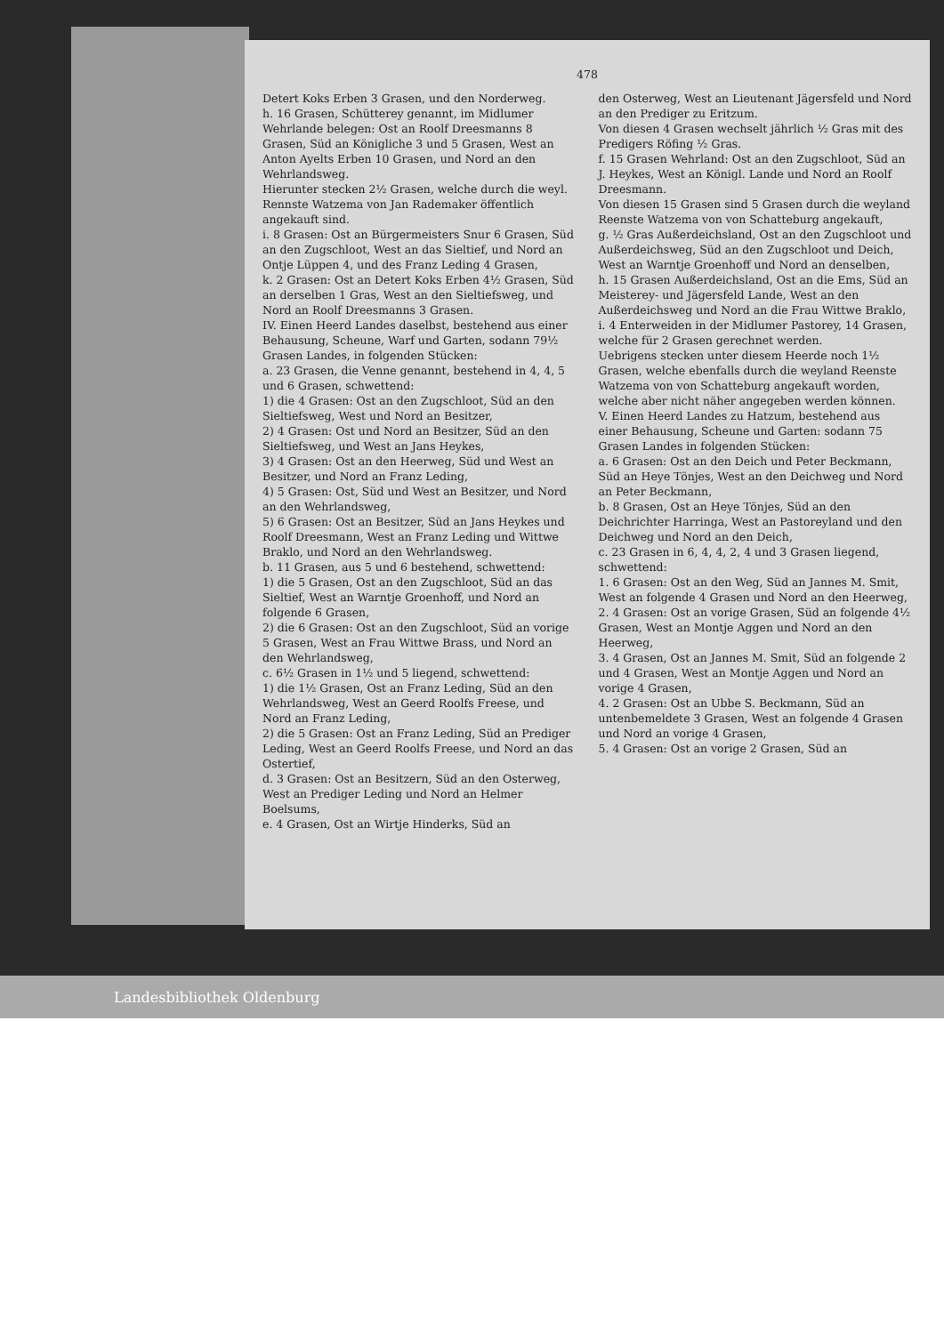478
Detert Koks Erben 3 Grasen, und den Norderweg.
h. 16 Grasen, Schütterey genannt, im Midlumer Wehrlande belegen: Ost an Roolf Dreesmanns 8 Grasen, Süd an Königliche 3 und 5 Grasen, West an Anton Ayelts Erben 10 Grasen, und Nord an den Wehrlandsweg.
Hierunter stecken 2½ Grasen, welche durch die weyl. Rennste Watzema von Jan Rademaker öffentlich angekauft sind.
i. 8 Grasen: Ost an Bürgermeisters Snur 6 Grasen, Süd an den Zugschloot, West an das Sieltief, und Nord an Ontje Lüppen 4, und des Franz Leding 4 Grasen,
k. 2 Grasen: Ost an Detert Koks Erben 4½ Grasen, Süd an derselben 1 Gras, West an den Sieltiefsweg, und Nord an Roolf Dreesmanns 3 Grasen.
IV. Einen Heerd Landes daselbst, bestehend aus einer Behausung, Scheune, Warf und Garten, sodann 79½ Grasen Landes, in folgenden Stücken:
a. 23 Grasen, die Venne genannt, bestehend in 4, 4, 5 und 6 Grasen, schwettend:
1) die 4 Grasen: Ost an den Zugschloot, Süd an den Sieltiefsweg, West und Nord an Besitzer,
2) 4 Grasen: Ost und Nord an Besitzer, Süd an den Sieltiefsweg, und West an Jans Heykes,
3) 4 Grasen: Ost an den Heerweg, Süd und West an Besitzer, und Nord an Franz Leding,
4) 5 Grasen: Ost, Süd und West an Besitzer, und Nord an den Wehrlandsweg,
5) 6 Grasen: Ost an Besitzer, Süd an Jans Heykes und Roolf Dreesmann, West an Franz Leding und Wittwe Braklo, und Nord an den Wehrlandsweg.
b. 11 Grasen, aus 5 und 6 bestehend, schwettend:
1) die 5 Grasen, Ost an den Zugschloot, Süd an das Sieltief, West an Warntje Groenhoff, und Nord an folgende 6 Grasen,
2) die 6 Grasen: Ost an den Zugschloot, Süd an vorige 5 Grasen, West an Frau Wittwe Brass, und Nord an den Wehrlandsweg,
c. 6½ Grasen in 1½ und 5 liegend, schwettend:
1) die 1½ Grasen, Ost an Franz Leding, Süd an den Wehrlandsweg, West an Geerd Roolfs Freese, und Nord an Franz Leding,
2) die 5 Grasen: Ost an Franz Leding, Süd an Prediger Leding, West an Geerd Roolfs Freese, und Nord an das Ostertief,
d. 3 Grasen: Ost an Besitzern, Süd an den Osterweg, West an Prediger Leding und Nord an Helmer Boelsums,
e. 4 Grasen, Ost an Wirtje Hinderks, Süd an
den Osterweg, West an Lieutenant Jägersfeld und Nord an den Prediger zu Eritzum.
Von diesen 4 Grasen wechselt jährlich ½ Gras mit des Predigers Röfing ½ Gras.
f. 15 Grasen Wehrland: Ost an den Zugschloot, Süd an J. Heykes, West an Königl. Lande und Nord an Roolf Dreesmann.
Von diesen 15 Grasen sind 5 Grasen durch die weyland Reenste Watzema von von Schatteburg angekauft,
g. ½ Gras Außerdeichsland, Ost an den Zugschloot und Außerdeichsweg, Süd an den Zugschloot und Deich, West an Warntje Groenhoff und Nord an denselben,
h. 15 Grasen Außerdeichsland, Ost an die Ems, Süd an Meisterey- und Jägersfeld Lande, West an den Außerdeichsweg und Nord an die Frau Wittwe Braklo,
i. 4 Enterweiden in der Midlumer Pastorey, 14 Grasen, welche für 2 Grasen gerechnet werden.
Uebrigens stecken unter diesem Heerde noch 1½ Grasen, welche ebenfalls durch die weyland Reenste Watzema von von Schatteburg angekauft worden, welche aber nicht näher angegeben werden können.
V. Einen Heerd Landes zu Hatzum, bestehend aus einer Behausung, Scheune und Garten: sodann 75 Grasen Landes in folgenden Stücken:
a. 6 Grasen: Ost an den Deich und Peter Beckmann, Süd an Heye Tönjes, West an den Deichweg und Nord an Peter Beckmann,
b. 8 Grasen, Ost an Heye Tönjes, Süd an den Deichrichter Harringa, West an Pastoreyland und den Deichweg und Nord an den Deich,
c. 23 Grasen in 6, 4, 4, 2, 4 und 3 Grasen liegend, schwettend:
1. 6 Grasen: Ost an den Weg, Süd an Jannes M. Smit, West an folgende 4 Grasen und Nord an den Heerweg,
2. 4 Grasen: Ost an vorige Grasen, Süd an folgende 4½ Grasen, West an Montje Aggen und Nord an den Heerweg,
3. 4 Grasen, Ost an Jannes M. Smit, Süd an folgende 2 und 4 Grasen, West an Montje Aggen und Nord an vorige 4 Grasen,
4. 2 Grasen: Ost an Ubbe S. Beckmann, Süd an untenbemeldete 3 Grasen, West an folgende 4 Grasen und Nord an vorige 4 Grasen,
5. 4 Grasen: Ost an vorige 2 Grasen, Süd an
Landesbibliothek Oldenburg